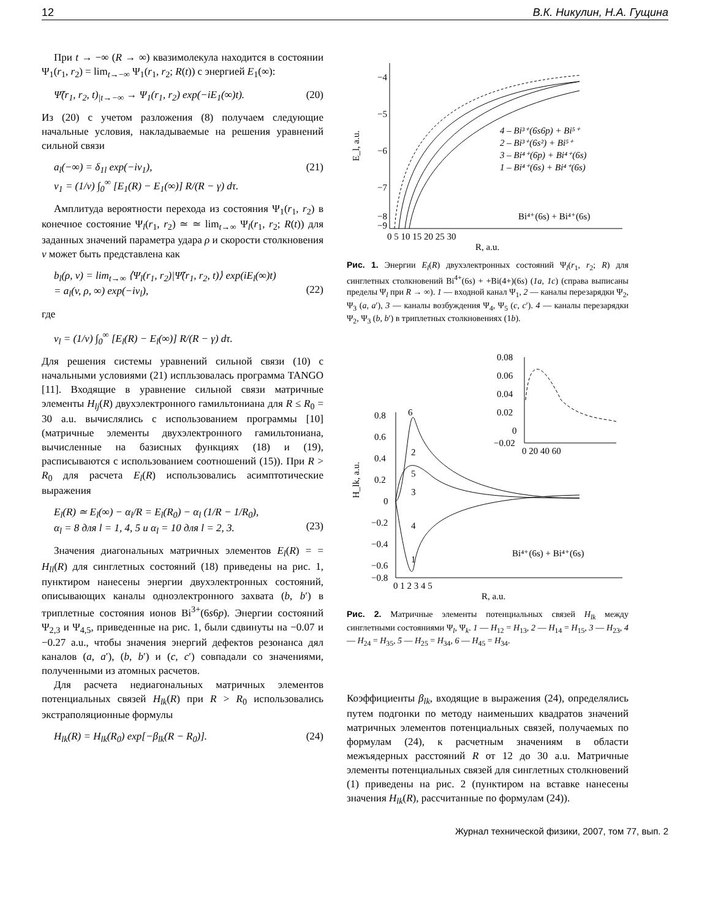12 В.К. Никулин, Н.А. Гущина
При t → −∞ (R → ∞) квазимолекула находится в состоянии Ψ<sub>1</sub>(r<sub>1</sub>, r<sub>2</sub>) = lim<sub>t→−∞</sub> Ψ<sub>1</sub>(r<sub>1</sub>, r<sub>2</sub>; R(t)) с энергией E<sub>1</sub>(∞):
Ψ̃(r<sub>1</sub>, r<sub>2</sub>, t)<sub>|t→−∞</sub> → Ψ<sub>1</sub>(r<sub>1</sub>, r<sub>2</sub>) exp(−iE<sub>1</sub>(∞)t). (20)
Из (20) с учетом разложения (8) получаем следующие начальные условия, накладываемые на решения уравнений сильной связи
a<sub>l</sub>(−∞) = δ<sub>1l</sub> exp(−iν<sub>1</sub>),
ν<sub>1</sub> = (1/v) ∫<sub>0</sub><sup>∞</sup> [E<sub>1</sub>(R) − E<sub>1</sub>(∞)] R/(R − γ) dτ. (21)
Амплитуда вероятности перехода из состояния Ψ<sub>1</sub>(r<sub>1</sub>, r<sub>2</sub>) в конечное состояние Ψ<sub>l</sub>(r<sub>1</sub>, r<sub>2</sub>) ≃ ≃ lim<sub>t→∞</sub> Ψ<sub>l</sub>(r<sub>1</sub>, r<sub>2</sub>; R(t)) для заданных значений параметра удара ρ и скорости столкновения v может быть представлена как
b<sub>l</sub>(ρ, v) = lim<sub>t→∞</sub> ⟨Ψ<sub>l</sub>(r<sub>1</sub>, r<sub>2</sub>)|Ψ̃(r<sub>1</sub>, r<sub>2</sub>, t)⟩ exp(iE<sub>l</sub>(∞)t)
= a<sub>l</sub>(v, ρ, ∞) exp(−iν<sub>l</sub>),
(22)
где
ν<sub>l</sub> = (1/v) ∫<sub>0</sub><sup>∞</sup> [E<sub>l</sub>(R) − E<sub>l</sub>(∞)] R/(R − γ) dτ.
Для решения системы уравнений сильной связи (10) с начальными условиями (21) испльзовалась программа TANGO [11]. Входящие в уравнение сильной связи матричные элементы H<sub>lj</sub>(R) двухэлектронного гамильтониана для R ≤ R<sub>0</sub> = 30 a.u. вычислялись с использованием программы [10] (матричные элементы двухэлектронного гамильтониана, вычисленные на базисных функциях (18) и (19), расписываются с использованием соотношений (15)). При R > R<sub>0</sub> для расчета E<sub>l</sub>(R) использовались асимптотические выражения
E<sub>l</sub>(R) ≃ E<sub>l</sub>(∞) − α<sub>l</sub>/R = E<sub>l</sub>(R<sub>0</sub>) − α<sub>l</sub> (1/R − 1/R<sub>0</sub>),
α<sub>l</sub> = 8 для l = 1, 4, 5 и α<sub>l</sub> = 10 для l = 2, 3.
(23)
Значения диагональных матричных элементов E<sub>l</sub>(R) = = H<sub>ll</sub>(R) для синглетных состояний (18) приведены на рис. 1, пунктиром нанесены энергии двухэлектронных состояний, описывающих каналы одноэлектронного захвата (b, b′) в триплетные состояния ионов Bi<sup>3+</sup>(6s6p). Энергии состояний Ψ<sub>2,3</sub> и Ψ<sub>4,5</sub>, приведенные на рис. 1, были сдвинуты на −0.07 и −0.27 a.u., чтобы значения энергий дефектов резонанса дял каналов (a, a′), (b, b′) и (c, c′) совпадали со значениями, полученными из атомных расчетов.
Для расчета недиагональных матричных элементов потенциальных связей H<sub>lk</sub>(R) при R > R<sub>0</sub> использовались экстраполяционные формулы
H<sub>lk</sub>(R) = H<sub>lk</sub>(R<sub>0</sub>) exp[−β<sub>lk</sub>(R − R<sub>0</sub>)]. (24)
−4
−5
−6
−7
−8
−9
E_l, a.u.
4 – Bi³⁺(6s6p) + Bi⁵⁺
2 – Bi³⁺(6s²) + Bi⁵⁺
3 – Bi⁴⁺(6p) + Bi⁴⁺(6s)
1 – Bi⁴⁺(6s) + Bi⁴⁺(6s)
Bi⁴⁺(6s) + Bi⁴⁺(6s)
0 5 10 15 20 25 30
R, a.u.
Рис. 1. Энергии E<sub>l</sub>(R) двухэлектронных состояний Ψ<sub>l</sub>(r<sub>1</sub>, r<sub>2</sub>; R) для синглетных столкновений Bi<sup>4+</sup>(6s) + +Bi(4+)(6s) (1a, 1c) (справа выписаны пределы Ψ<sub>l</sub> при R → ∞). 1 — входной канал Ψ<sub>1</sub>, 2 — каналы перезарядки Ψ<sub>2</sub>, Ψ<sub>3</sub> (a, a′), 3 — каналы возбуждения Ψ<sub>4</sub>, Ψ<sub>5</sub> (c, c′). 4 — каналы перезарядки Ψ<sub>2</sub>, Ψ<sub>3</sub> (b, b′) в триплетных столкновениях (1b).
0.8
0.6
0.4
0.2
0
−0.2
−0.4
−0.6
−0.8
H_lk, a.u.
6
2
5
3
4
1
0.08
0.06
0.04
0.02
0
−0.02
0 20 40 60
Bi⁴⁺(6s) + Bi⁴⁺(6s)
0 1 2 3 4 5
R, a.u.
Рис. 2. Матричные элементы потенциальных связей H<sub>lk</sub> между синглетными состояниями Ψ<sub>l</sub>, Ψ<sub>k</sub>. 1 — H<sub>12</sub> = H<sub>13</sub>, 2 — H<sub>14</sub> = H<sub>15</sub>, 3 — H<sub>23</sub>, 4 — H<sub>24</sub> = H<sub>35</sub>, 5 — H<sub>25</sub> = H<sub>34</sub>, 6 — H<sub>45</sub> = H<sub>34</sub>.
Коэффициенты β<sub>lk</sub>, входящие в выражения (24), определялись путем подгонки по методу наименьших квадратов значений матричных элементов потенциальных связей, получаемых по формулам (24), к расчетным значениям в области межъядерных расстояний R от 12 до 30 a.u. Матричные элементы потенциальных связей для синглетных столкновений (1) приведены на рис. 2 (пунктиром на вставке нанесены значения H<sub>lk</sub>(R), рассчитанные по формулам (24)).
Журнал технической физики, 2007, том 77, вып. 2